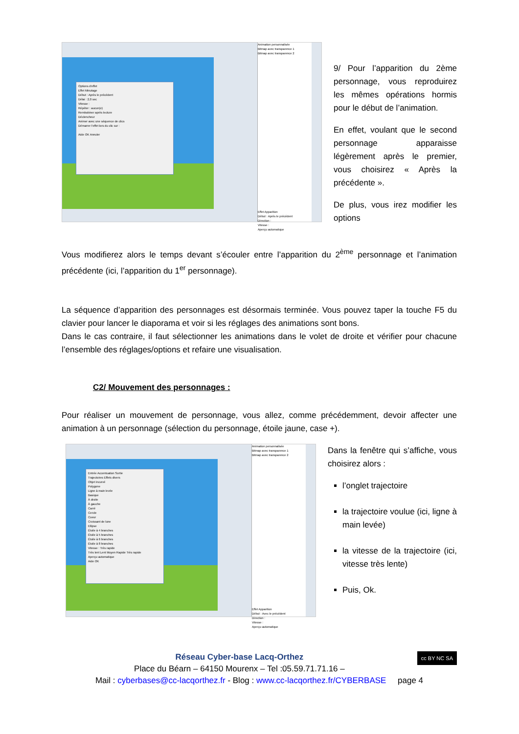Options d'effet
Effet Minutage
Début : Après le précédent
Délai : 2,0 sec
Vitesse :
Répéter : aucun(e)
Rembobiner après lecture
Déclencheur
Animer avec une séquence de clics
Démarrer l'effet lors du clic sur :
Aide OK Annuler
Animation personnalisée
Bitmap avec transparence 1
Bitmap avec transparence 2
Effet Apparition
Début : Après le précédent
Direction :
Vitesse :
Aperçu automatique
9/ Pour l’apparition du 2ème personnage, vous reproduirez les mêmes opérations hormis pour le début de l’animation.
En effet, voulant que le second personnage apparaisse légèrement après le premier, vous choisirez « Après la précédente ».
De plus, vous irez modifier les options
Vous modifierez alors le temps devant s’écouler entre l’apparition du 2<sup>ème</sup> personnage et l’animation précédente (ici, l’apparition du 1<sup>er</sup> personnage).
La séquence d’apparition des personnages est désormais terminée. Vous pouvez taper la touche F5 du clavier pour lancer le diaporama et voir si les réglages des animations sont bons.
Dans le cas contraire, il faut sélectionner les animations dans le volet de droite et vérifier pour chacune l’ensemble des réglages/options et refaire une visualisation.
C2/ Mouvement des personnages :
Pour réaliser un mouvement de personnage, vous allez, comme précédemment, devoir affecter une animation à un personnage (sélection du personnage, étoile jaune, case +).
Entrée Accentuation Sortie
Trajectoires Effets divers
Objet incurvé
Polygone
Ligne à main levée
Basique
À droite
À gauche
Carré
Cercle
Coeur
Croissant de lune
Ellipse
Étoile à 4 branches
Étoile à 5 branches
Étoile à 6 branches
Étoile à 8 branches
Vitesse : Très rapide
Très lent Lent Moyen Rapide Très rapide
Aperçu automatique
Aide OK
Animation personnalisée
Bitmap avec transparence 1
Bitmap avec transparence 2
Effet Apparition
Début : Avec le précédent
Direction :
Vitesse :
Aperçu automatique
Dans la fenêtre qui s’affiche, vous choisirez alors :
l’onglet trajectoire
la trajectoire voulue (ici, ligne à main levée)
la vitesse de la trajectoire (ici, vitesse très lente)
Puis, Ok.
Réseau Cyber-base Lacq-Orthez cc BY NC SA
Place du Béarn – 64150 Mourenx – Tel :05.59.71.71.16 –
Mail : cyberbases@cc-lacqorthez.fr - Blog : www.cc-lacqorthez.fr/CYBERBASE page 4